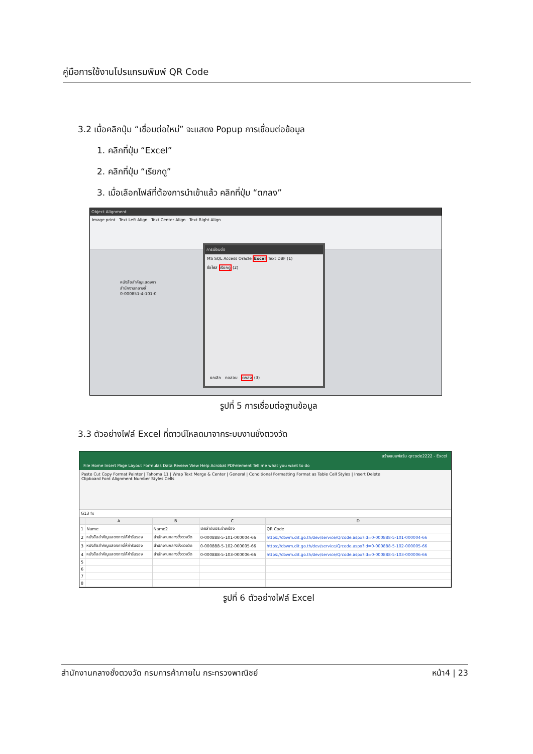คู่มือการใช้งานโปรแกรมพิมพ์ QR Code
3.2 เมื่อคลิกปุ่ม “เชื่อมต่อใหม่” จะแสดง Popup การเชื่อมต่อข้อมูล
1. คลิกที่ปุ่ม “Excel”
2. คลิกที่ปุ่ม “เรียกดู”
3. เมื่อเลือกไฟล์ที่ต้องการนำเข้าแล้ว คลิกที่ปุ่ม “ตกลง”
Object Alignment
Image print Text Left Align Text Center Align Text Right Align
หนังสือสำคัญแสดงกา
สำนักงานกลางชั่
0-000851-4-101-0
การเชื่อมต่อ
MS SQL Access Oracle Excel Text DBF (1)
ชื่อไฟล์ เรียกดู (2)
ยกเลิก ทดสอบ ตกลง (3)
รูปที่ 5 การเชื่อมต่อฐานข้อมูล
3.3 ตัวอย่างไฟล์ Excel ที่ดาวน์โหลดมาจากระบบงานชั่งตวงวัด
สร้างแบบฟอร์ม qrcode2222 - Excel
File Home Insert Page Layout Formulas Data Review View Help Acrobat PDFelement Tell me what you want to do
Paste Cut Copy Format Painter | Tahoma 11 | Wrap Text Merge & Center | General | Conditional Formatting Format as Table Cell Styles | Insert Delete
Clipboard Font Alignment Number Styles Cells
G13 fx
| | A | B | C | D |
| --- | --- | --- | --- | --- |
| 1 | Name | Name2 | เลขลำดับประจำเครื่อง | QR Code |
| 2 | หนังสือสำคัญแสดงการให้คำรับรอง | สำนักงานกลางชั่งตวงวัด | 0-000888-5-101-000004-66 | https://cbwm.dit.go.th/dev/service/Qrcode.aspx?id=0-000888-5-101-000004-66 |
| 3 | หนังสือสำคัญแสดงการให้คำรับรอง | สำนักงานกลางชั่งตวงวัด | 0-000888-5-102-000005-66 | https://cbwm.dit.go.th/dev/service/Qrcode.aspx?id=0-000888-5-102-000005-66 |
| 4 | หนังสือสำคัญแสดงการให้คำรับรอง | สำนักงานกลางชั่งตวงวัด | 0-000888-5-103-000006-66 | https://cbwm.dit.go.th/dev/service/Qrcode.aspx?id=0-000888-5-103-000006-66 |
| 5 | | | | |
| 6 | | | | |
| 7 | | | | |
| 8 | | | | |
รูปที่ 6 ตัวอย่างไฟล์ Excel
สำนักงานกลางชั่งตวงวัด กรมการค้าภายใน กระทรวงพาณิชย์ หน้า4 | 23